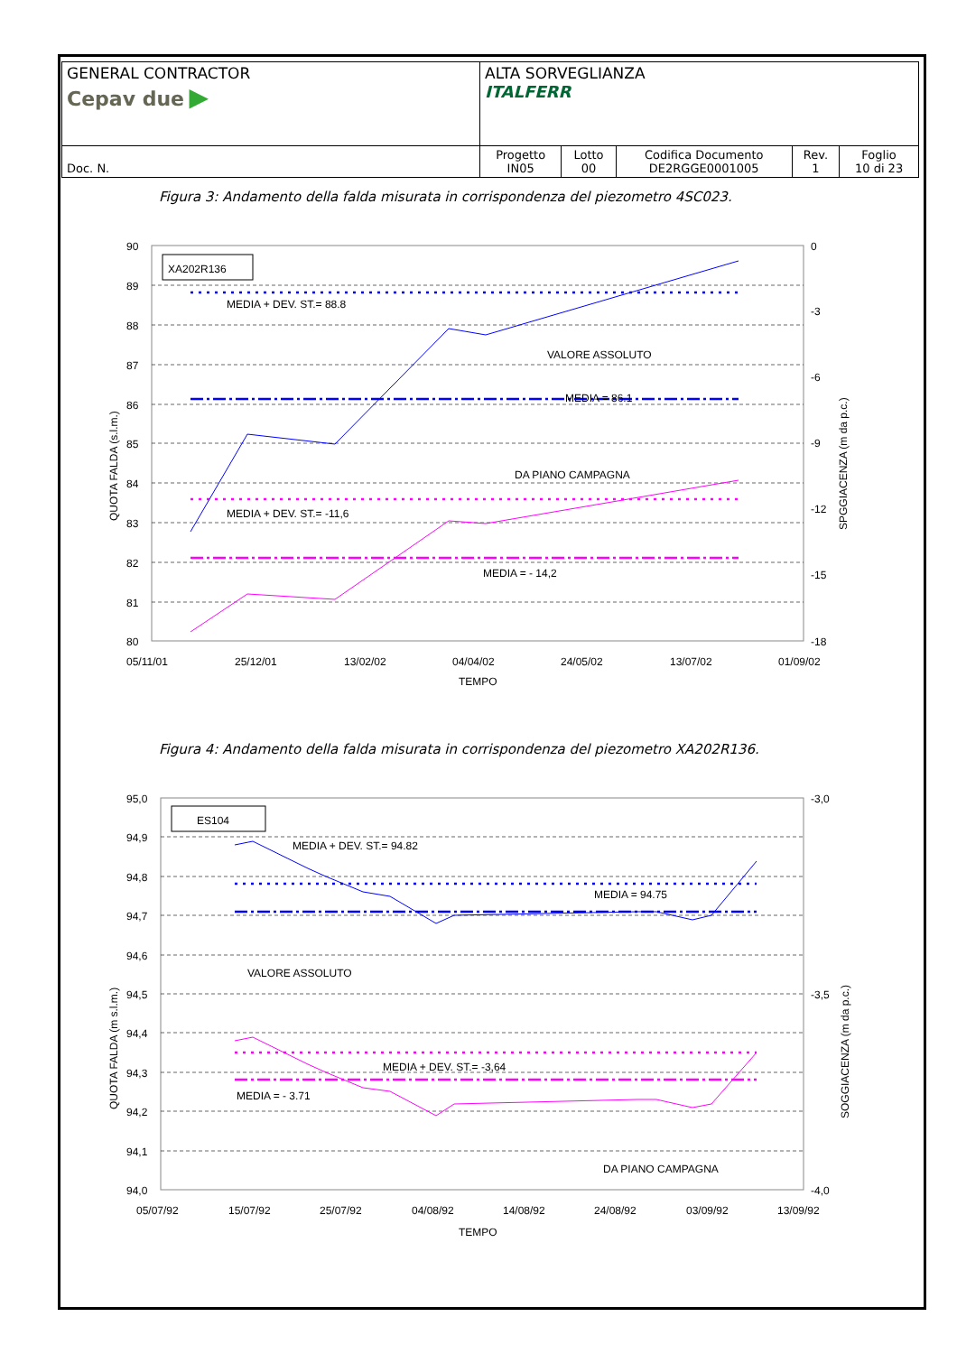| GENERAL CONTRACTOR Cepav due ▶ | ALTA SORVEGLIANZA ITALFERR | | | | |
| Doc. N. | Progetto IN05 | Lotto 00 | Codifica Documento DE2RGGE0001005 | Rev. 1 | Foglio 10 di 23 |
Figura 3: Andamento della falda misurata in corrispondenza del piezometro 4SC023.
90
89
88
87
86
85
84
83
82
81
80
0
-3
-6
-9
-12
-15
-18
05/11/01
25/12/01
13/02/02
04/04/02
24/05/02
13/07/02
01/09/02
TEMPO
QUOTA FALDA (s.l.m.)
SPGGIACENZA (m da p.c.)
XA202R136
MEDIA + DEV. ST.= 88.8
VALORE ASSOLUTO
MEDIA = 86.1
DA PIANO CAMPAGNA
MEDIA + DEV. ST.= -11,6
MEDIA = - 14,2
Figura 4: Andamento della falda misurata in corrispondenza del piezometro XA202R136.
95,0
94,9
94,8
94,7
94,6
94,5
94,4
94,3
94,2
94,1
94,0
-3,0
-3,5
-4,0
05/07/92
15/07/92
25/07/92
04/08/92
14/08/92
24/08/92
03/09/92
13/09/92
TEMPO
QUOTA FALDA (m s.l.m.)
SOGGIACENZA (m da p.c.)
ES104
MEDIA + DEV. ST.= 94.82
MEDIA = 94.75
VALORE ASSOLUTO
MEDIA + DEV. ST.= -3,64
MEDIA = - 3.71
DA PIANO CAMPAGNA